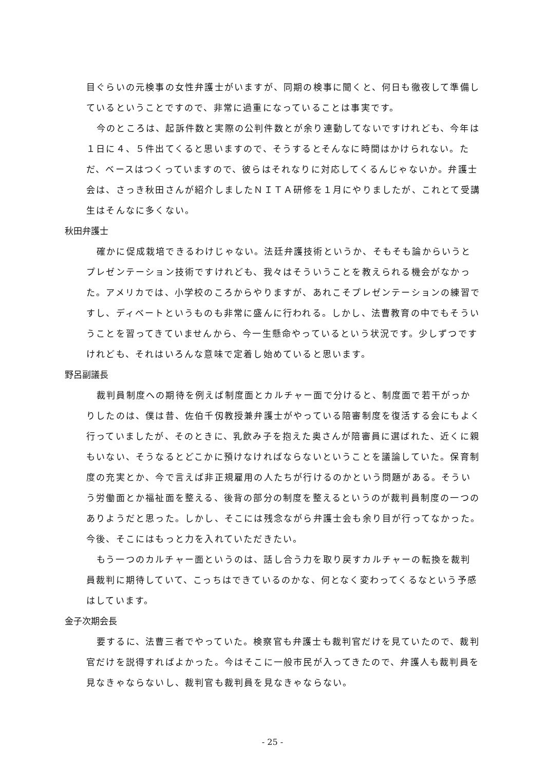目ぐらいの元検事の女性弁護士がいますが、同期の検事に聞くと、何日も徹夜して準備しているということですので、非常に過重になっていることは事実です。
今のところは、起訴件数と実際の公判件数とが余り連動してないですけれども、今年は１日に４、５件出てくると思いますので、そうするとそんなに時間はかけられない。ただ、ベースはつくっていますので、彼らはそれなりに対応してくるんじゃないか。弁護士会は、さっき秋田さんが紹介しましたＮＩＴＡ研修を１月にやりましたが、これとて受講生はそんなに多くない。
秋田弁護士
確かに促成栽培できるわけじゃない。法廷弁護技術というか、そもそも論からいうとプレゼンテーション技術ですけれども、我々はそういうことを教えられる機会がなかった。アメリカでは、小学校のころからやりますが、あれこそプレゼンテーションの練習ですし、ディベートというものも非常に盛んに行われる。しかし、法曹教育の中でもそういうことを習ってきていませんから、今一生懸命やっているという状況です。少しずつですけれども、それはいろんな意味で定着し始めていると思います。
野呂副議長
裁判員制度への期待を例えば制度面とカルチャー面で分けると、制度面で若干がっかりしたのは、僕は昔、佐伯千仭教授兼弁護士がやっている陪審制度を復活する会にもよく行っていましたが、そのときに、乳飲み子を抱えた奥さんが陪審員に選ばれた、近くに親もいない、そうなるとどこかに預けなければならないということを議論していた。保育制度の充実とか、今で言えば非正規雇用の人たちが行けるのかという問題がある。そういう労働面とか福祉面を整える、後背の部分の制度を整えるというのが裁判員制度の一つのありようだと思った。しかし、そこには残念ながら弁護士会も余り目が行ってなかった。今後、そこにはもっと力を入れていただきたい。
もう一つのカルチャー面というのは、話し合う力を取り戻すカルチャーの転換を裁判員裁判に期待していて、こっちはできているのかな、何となく変わってくるなという予感はしています。
金子次期会長
要するに、法曹三者でやっていた。検察官も弁護士も裁判官だけを見ていたので、裁判官だけを説得すればよかった。今はそこに一般市民が入ってきたので、弁護人も裁判員を見なきゃならないし、裁判官も裁判員を見なきゃならない。
- 25 -